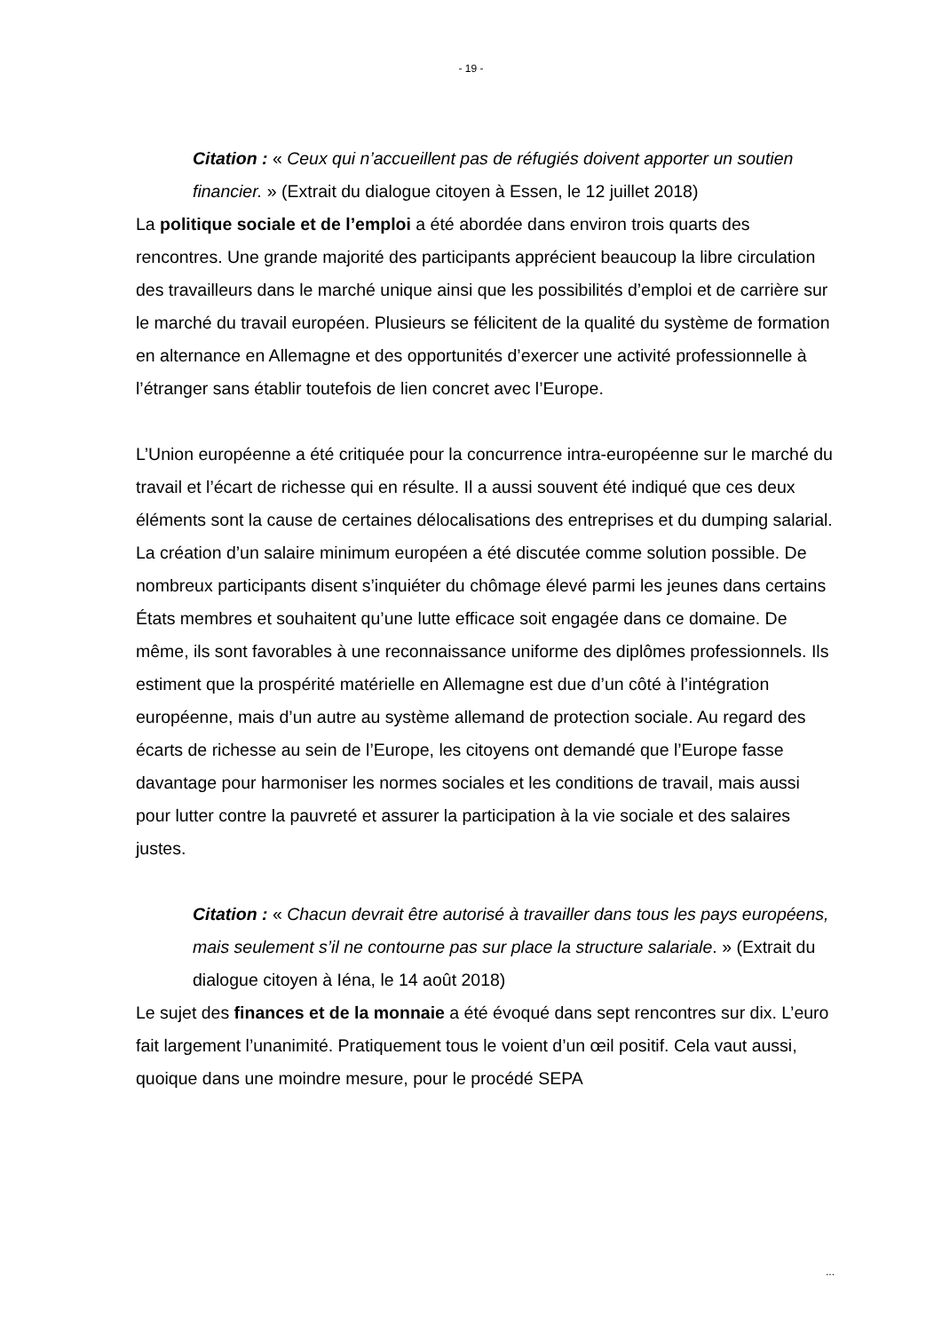- 19 -
Citation : « Ceux qui n’accueillent pas de réfugiés doivent apporter un soutien financier. » (Extrait du dialogue citoyen à Essen, le 12 juillet 2018)
La politique sociale et de l’emploi a été abordée dans environ trois quarts des rencontres. Une grande majorité des participants apprécient beaucoup la libre circulation des travailleurs dans le marché unique ainsi que les possibilités d’emploi et de carrière sur le marché du travail européen. Plusieurs se félicitent de la qualité du système de formation en alternance en Allemagne et des opportunités d’exercer une activité professionnelle à l’étranger sans établir toutefois de lien concret avec l’Europe.
L’Union européenne a été critiquée pour la concurrence intra-européenne sur le marché du travail et l’écart de richesse qui en résulte. Il a aussi souvent été indiqué que ces deux éléments sont la cause de certaines délocalisations des entreprises et du dumping salarial. La création d’un salaire minimum européen a été discutée comme solution possible. De nombreux participants disent s’inquiéter du chômage élevé parmi les jeunes dans certains États membres et souhaitent qu’une lutte efficace soit engagée dans ce domaine. De même, ils sont favorables à une reconnaissance uniforme des diplômes professionnels. Ils estiment que la prospérité matérielle en Allemagne est due d’un côté à l’intégration européenne, mais d’un autre au système allemand de protection sociale. Au regard des écarts de richesse au sein de l’Europe, les citoyens ont demandé que l’Europe fasse davantage pour harmoniser les normes sociales et les conditions de travail, mais aussi pour lutter contre la pauvreté et assurer la participation à la vie sociale et des salaires justes.
Citation : « Chacun devrait être autorisé à travailler dans tous les pays européens, mais seulement s’il ne contourne pas sur place la structure salariale. » (Extrait du dialogue citoyen à Iéna, le 14 août 2018)
Le sujet des finances et de la monnaie a été évoqué dans sept rencontres sur dix. L’euro fait largement l’unanimité. Pratiquement tous le voient d’un œil positif. Cela vaut aussi, quoique dans une moindre mesure, pour le procédé SEPA
...